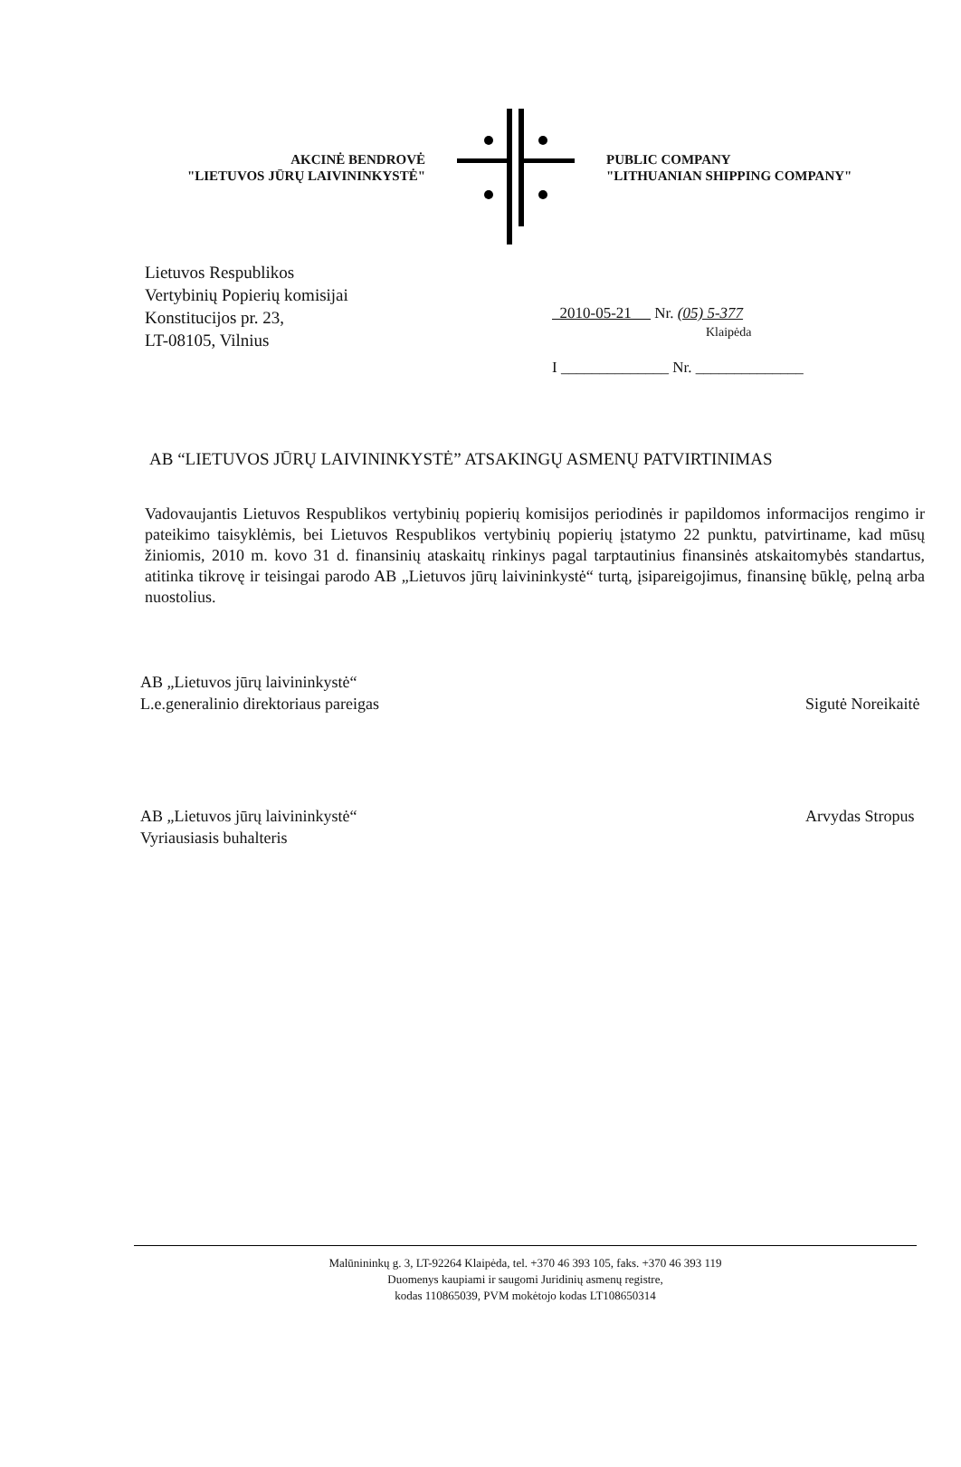AKCINĖ BENDROVĖ
"LIETUVOS JŪRŲ LAIVININKYSTĖ"
PUBLIC COMPANY
"LITHUANIAN SHIPPING COMPANY"
Lietuvos Respublikos
Vertybinių Popierių komisijai
Konstitucijos pr. 23,
LT-08105, Vilnius
2010-05-21 Nr. (05) 5-377
Klaipėda
I ______________ Nr. ______________
AB “LIETUVOS JŪRŲ LAIVININKYSTĖ” ATSAKINGŲ ASMENŲ PATVIRTINIMAS
Vadovaujantis Lietuvos Respublikos vertybinių popierių komisijos periodinės ir papildomos informacijos rengimo ir pateikimo taisyklėmis, bei Lietuvos Respublikos vertybinių popierių įstatymo 22 punktu, patvirtiname, kad mūsų žiniomis, 2010 m. kovo 31 d. finansinių ataskaitų rinkinys pagal tarptautinius finansinės atskaitomybės standartus, atitinka tikrovę ir teisingai parodo AB „Lietuvos jūrų laivininkystė“ turtą, įsipareigojimus, finansinę būklę, pelną arba nuostolius.
AB „Lietuvos jūrų laivininkystė“
L.e.generalinio direktoriaus pareigas
Sigutė Noreikaitė
AB „Lietuvos jūrų laivininkystė“
Vyriausiasis buhalteris
Arvydas Stropus
Malūnininkų g. 3, LT-92264 Klaipėda, tel. +370 46 393 105, faks. +370 46 393 119
Duomenys kaupiami ir saugomi Juridinių asmenų registre,
kodas 110865039, PVM mokėtojo kodas LT108650314